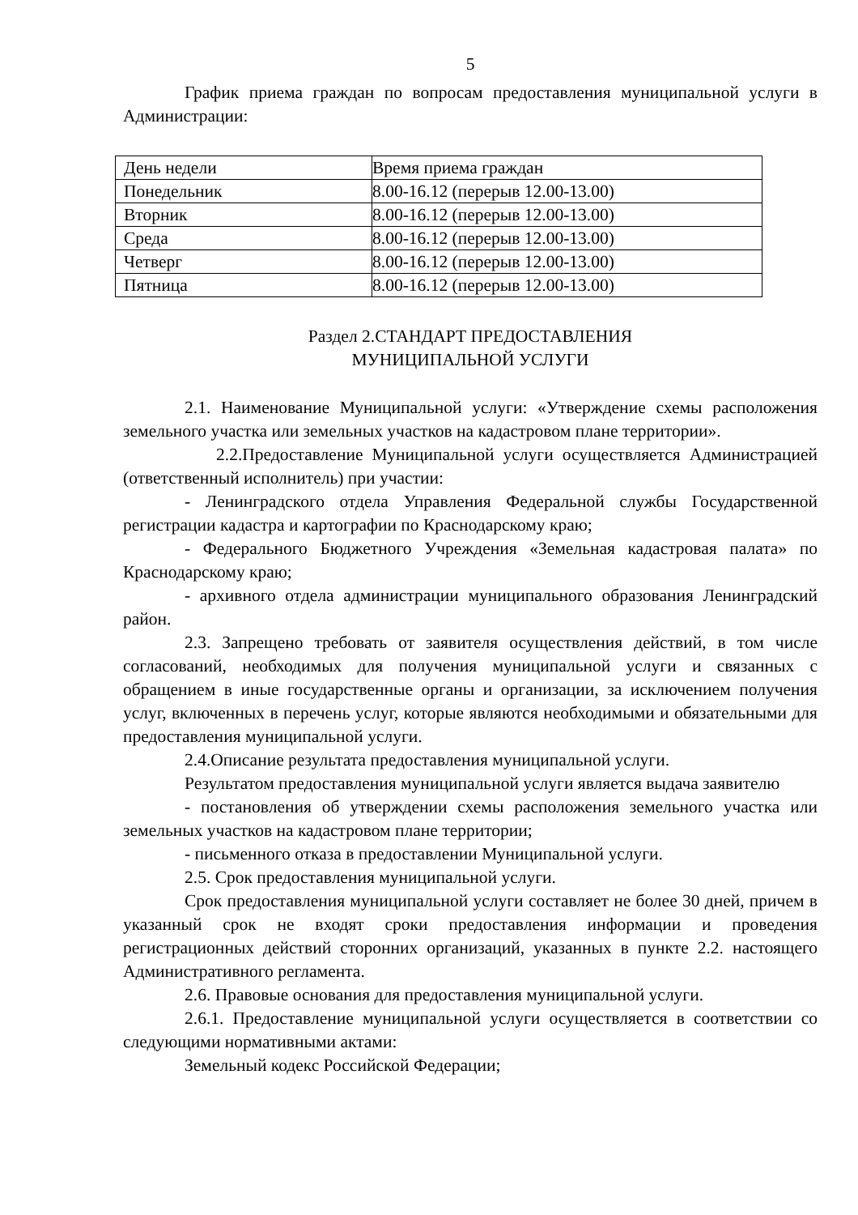5
График приема граждан по вопросам предоставления муниципальной услуги в Администрации:
| День недели | Время приема граждан |
| Понедельник | 8.00-16.12 (перерыв 12.00-13.00) |
| Вторник | 8.00-16.12 (перерыв 12.00-13.00) |
| Среда | 8.00-16.12 (перерыв 12.00-13.00) |
| Четверг | 8.00-16.12 (перерыв 12.00-13.00) |
| Пятница | 8.00-16.12 (перерыв 12.00-13.00) |
Раздел 2.СТАНДАРТ ПРЕДОСТАВЛЕНИЯ
МУНИЦИПАЛЬНОЙ УСЛУГИ
2.1. Наименование Муниципальной услуги: «Утверждение схемы расположения земельного участка или земельных участков на кадастровом плане территории».
2.2.Предоставление Муниципальной услуги осуществляется Администрацией (ответственный исполнитель) при участии:
- Ленинградского отдела Управления Федеральной службы Государственной регистрации кадастра и картографии по Краснодарскому краю;
- Федерального Бюджетного Учреждения «Земельная кадастровая палата» по Краснодарскому краю;
- архивного отдела администрации муниципального образования Ленинградский район.
2.3. Запрещено требовать от заявителя осуществления действий, в том числе согласований, необходимых для получения муниципальной услуги и связанных с обращением в иные государственные органы и организации, за исключением получения услуг, включенных в перечень услуг, которые являются необходимыми и обязательными для предоставления муниципальной услуги.
2.4.Описание результата предоставления муниципальной услуги.
Результатом предоставления муниципальной услуги является выдача заявителю
- постановления об утверждении схемы расположения земельного участка или земельных участков на кадастровом плане территории;
- письменного отказа в предоставлении Муниципальной услуги.
2.5. Срок предоставления муниципальной услуги.
Срок предоставления муниципальной услуги составляет не более 30 дней, причем в указанный срок не входят сроки предоставления информации и проведения регистрационных действий сторонних организаций, указанных в пункте 2.2. настоящего Административного регламента.
2.6. Правовые основания для предоставления муниципальной услуги.
2.6.1. Предоставление муниципальной услуги осуществляется в соответствии со следующими нормативными актами:
Земельный кодекс Российской Федерации;